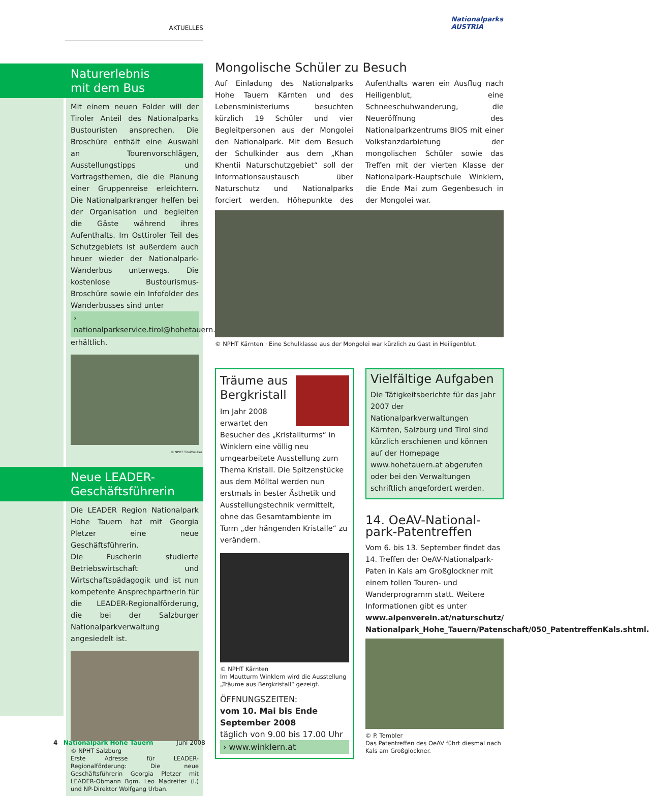AKTUELLES
Nationalparks
AUSTRIA
Naturerlebnis
mit dem Bus
Mit einem neuen Folder will der Tiroler Anteil des Nationalparks Bustouristen ansprechen. Die Broschüre enthält eine Auswahl an Tourenvorschlägen, Ausstellungstipps und Vortragsthemen, die die Planung einer Gruppenreise erleichtern. Die Nationalparkranger helfen bei der Organisation und begleiten die Gäste während ihres Aufenthalts. Im Osttiroler Teil des Schutzgebiets ist außerdem auch heuer wieder der Nationalpark-Wanderbus unterwegs. Die kostenlose Bustourismus-Broschüre sowie ein Infofolder des Wanderbusses sind unter
› nationalparkservice.tirol@hohetauern.at
erhältlich.
© NPHT Tirol/Gruber
Neue LEADER-
Geschäftsführerin
Die LEADER Region Nationalpark Hohe Tauern hat mit Georgia Pletzer eine neue Geschäftsführerin.
Die Fuscherin studierte Betriebswirtschaft und Wirtschaftspädagogik und ist nun kompetente Ansprechpartnerin für die LEADER-Regionalförderung, die bei der Salzburger Nationalparkverwaltung angesiedelt ist.
© NPHT Salzburg
Erste Adresse für LEADER-Regionalförderung: Die neue Geschäftsführerin Georgia Pletzer mit LEADER-Obmann Bgm. Leo Madreiter (l.) und NP-Direktor Wolfgang Urban.
Mongolische Schüler zu Besuch
Auf Einladung des Nationalparks Hohe Tauern Kärnten und des Lebensministeriums besuchten kürzlich 19 Schüler und vier Begleitpersonen aus der Mongolei den Nationalpark. Mit dem Besuch der Schulkinder aus dem „Khan Khentii Naturschutzgebiet“ soll der Informationsaustausch über Naturschutz und Nationalparks forciert werden. Höhepunkte des Aufenthalts waren ein Ausflug nach Heiligenblut, eine Schneeschuhwanderung, die Neueröffnung des Nationalparkzentrums BIOS mit einer Volkstanzdarbietung der mongolischen Schüler sowie das Treffen mit der vierten Klasse der Nationalpark-Hauptschule Winklern, die Ende Mai zum Gegenbesuch in der Mongolei war.
© NPHT Kärnten · Eine Schulklasse aus der Mongolei war kürzlich zu Gast in Heiligenblut.
Träume aus Bergkristall
Im Jahr 2008 erwartet den Besucher des „Kristallturms“ in Winklern eine völlig neu umgearbeitete Ausstellung zum Thema Kristall. Die Spitzenstücke aus dem Mölltal werden nun erstmals in bester Ästhetik und Ausstellungstechnik vermittelt, ohne das Gesamtambiente im Turm „der hängenden Kristalle“ zu verändern.
© NPHT Kärnten
Im Mautturm Winklern wird die Ausstellung „Träume aus Bergkristall“ gezeigt.
ÖFFNUNGSZEITEN:
vom 10. Mai bis Ende September 2008
täglich von 9.00 bis 17.00 Uhr
› www.winklern.at
Vielfältige Aufgaben
Die Tätigkeitsberichte für das Jahr 2007 der Nationalparkverwaltungen Kärnten, Salzburg und Tirol sind kürzlich erschienen und können auf der Homepage www.hohetauern.at abgerufen oder bei den Verwaltungen schriftlich angefordert werden.
14. OeAV-National-
park-Patentreffen
Vom 6. bis 13. September findet das 14. Treffen der OeAV-Nationalpark-Paten in Kals am Großglockner mit einem tollen Touren- und Wanderprogramm statt. Weitere Informationen gibt es unter www.alpenverein.at/naturschutz/ Nationalpark_Hohe_Tauern/Patenschaft/050_PatentreffenKals.shtml.
© P. Tembler
Das Patentreffen des OeAV führt diesmal nach Kals am Großglockner.
4 Nationalpark Hohe Tauern Juni 2008